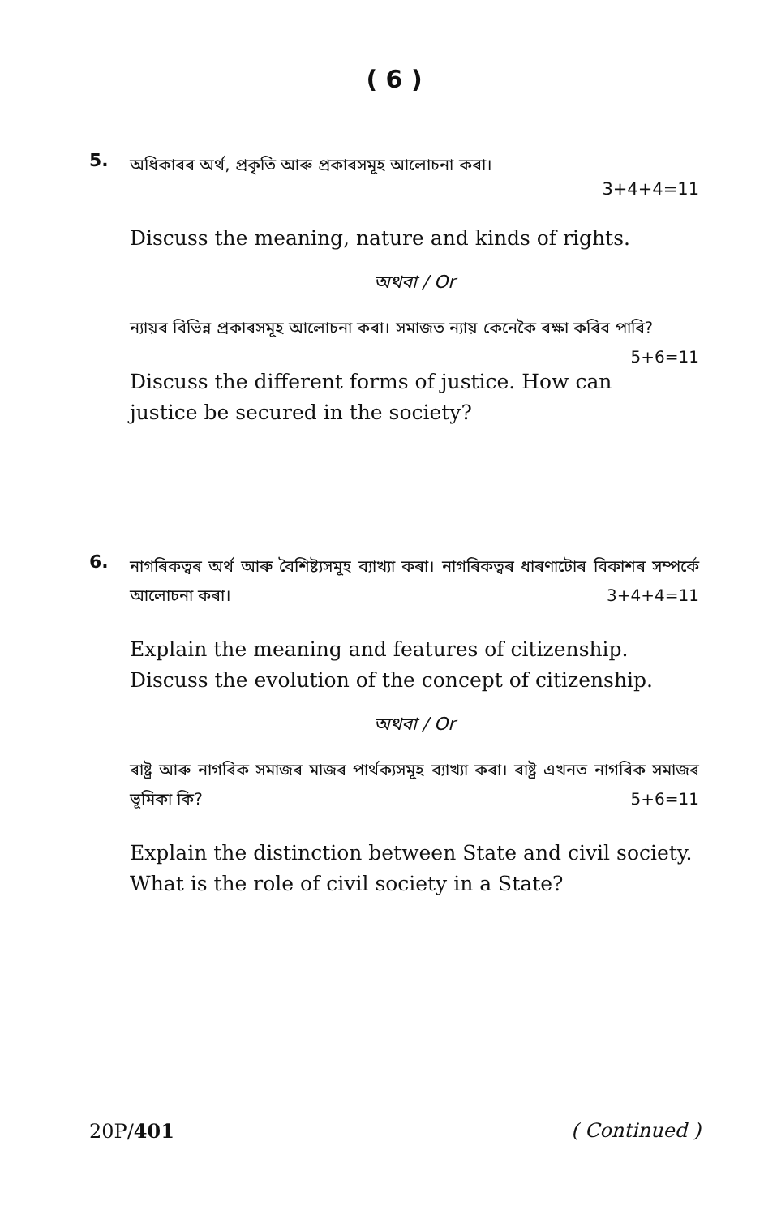( 6 )
5.
অধিকাৰৰ অৰ্থ, প্ৰকৃতি আৰু প্ৰকাৰসমূহ আলোচনা কৰা।
3+4+4=11
Discuss the meaning, nature and kinds of rights.
অথবা / Or
ন্যায়ৰ বিভিন্ন প্ৰকাৰসমূহ আলোচনা কৰা। সমাজত ন্যায় কেনেকৈ ৰক্ষা কৰিব পাৰি? 5+6=11
Discuss the different forms of justice. How can justice be secured in the society?
6.
নাগৰিকত্বৰ অৰ্থ আৰু বৈশিষ্ট্যসমূহ ব্যাখ্যা কৰা। নাগৰিকত্বৰ ধাৰণাটোৰ বিকাশৰ সম্পৰ্কে আলোচনা কৰা। 3+4+4=11
Explain the meaning and features of citizenship. Discuss the evolution of the concept of citizenship.
অথবা / Or
ৰাষ্ট্ৰ আৰু নাগৰিক সমাজৰ মাজৰ পাৰ্থক্যসমূহ ব্যাখ্যা কৰা। ৰাষ্ট্ৰ এখনত নাগৰিক সমাজৰ ভূমিকা কি? 5+6=11
Explain the distinction between State and civil society. What is the role of civil society in a State?
20P/401 ( Continued )